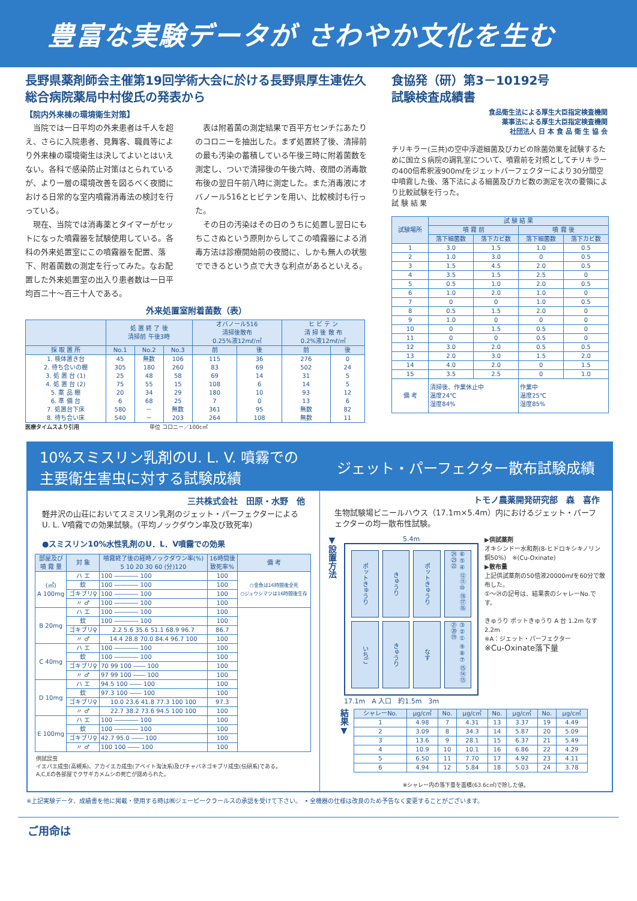豊富な実験データが さわやか文化を生む
長野県薬剤師会主催第19回学術大会に於ける長野県厚生連佐久総合病院薬局中村俊氏の発表から
【院内外来棟の環境衛生対策】
当院では一日平均の外来患者は千人を超え、さらに入院患者、見舞客、職員等により外来棟の環境衛生は決してよいとはいえない。各科で感染防止対策はとられているが、より一層の環境改善を図るべく夜間における日常的な室内噴霧消毒法の検討を行っている。
現在、当院では消毒薬とタイマーがセットになった噴霧器を試験使用している。各科の外来処置室にこの噴霧器を配置、落下、附着菌数の測定を行ってみた。なお配置した外来処置室の出入り患者数は一日平均百二十～百三十人である。
表は附着菌の測定結果で百平方センチ㍍あたりのコロニーを抽出した。まず処置終了後、清掃前の最も汚染の蓄積している午後三時に附着菌数を測定し、ついで清掃後の午後六時、夜間の消毒散布後の翌日午前八時に測定した。また消毒液にオバノール516とヒビテンを用い、比較検討も行った。
その日の汚染はその日のうちに処置し翌日にもちこさぬという原則からしてこの噴霧器による消毒方法は診療開始前の夜間に、しかも無人の状態でできるという点で大きな利点があるといえる。
外来処置室附着菌数（表）
| | 処 置 終 了 後 清掃前 午後3時 | | | オバノール516 清掃後散布 0.25%液12mℓ/㎡ | | ヒ ビ テ ン 清 掃 後 散 布 0.2%液12mℓ/㎡ | |
| --- | --- | --- | --- | --- | --- | --- | --- |
| 採 取 置 所 | No.1 | No.2 | No.3 | 前 | 後 | 前 | 後 |
| 1. 検体置き台 | 45 | 無数 | 106 | 115 | 36 | 276 | 0 |
| 2. 待ち合いの棚 | 305 | 180 | 260 | 83 | 69 | 502 | 24 |
| 3. 処 置 台 (1) | 25 | 48 | 58 | 69 | 14 | 31 | 5 |
| 4. 処 置 台 (2) | 75 | 55 | 15 | 108 | 6 | 14 | 5 |
| 5. 薬 品 棚 | 20 | 34 | 29 | 180 | 10 | 93 | 12 |
| 6. 準 備 台 | 6 | 68 | 25 | 7 | 0 | 13 | 6 |
| 7. 処置台下床 | 580 | － | 無数 | 361 | 95 | 無数 | 82 |
| 8. 待ち合い床 | 540 | － | 203 | 264 | 108 | 無数 | 11 |
医療タイムスより引用　　　　　　　　　　　　　単位 コロニー／100c㎡
食協発（研）第3－10192号
試験検査成績書
食品衛生法による厚生大臣指定検査機関
薬事法による厚生大臣指定検査機関
社団法人 日 本 食 品 衛 生 協 会
チリキラー(三共)の空中浮遊細菌及びカビの除菌効果を試験するために国立Ｓ病院の調乳室について、噴霧前を対照としてチリキラーの400倍希釈液900mℓをジェットパーフェクターにより30分間空中噴霧した後、落下法による細菌及びカビ数の測定を次の要領により比較試験を行った。
試 験 結 果
| 試験場所 | 試 験 結 果 | | | |
| --- | --- | --- | --- | --- |
| | 噴 霧 前 | | 噴 霧 後 | |
| | 落下細菌数 | 落下カビ数 | 落下細菌数 | 落下カビ数 |
| 1 | 3.0 | 1.5 | 1.0 | 0.5 |
| 2 | 1.0 | 3.0 | 0 | 0.5 |
| 3 | 1.5 | 4.5 | 2.0 | 0.5 |
| 4 | 3.5 | 1.5 | 2.5 | 0 |
| 5 | 0.5 | 1.0 | 2.0 | 0.5 |
| 6 | 1.0 | 2.0 | 1.0 | 0 |
| 7 | 0 | 0 | 1.0 | 0.5 |
| 8 | 0.5 | 1.5 | 2.0 | 0 |
| 9 | 1.0 | 0 | 0 | 0 |
| 10 | 0 | 1.5 | 0.5 | 0 |
| 11 | 0 | 0 | 0.5 | 0 |
| 12 | 3.0 | 2.0 | 0.5 | 0.5 |
| 13 | 2.0 | 3.0 | 1.5 | 2.0 |
| 14 | 4.0 | 2.0 | 0 | 1.5 |
| 15 | 3.5 | 2.5 | 0 | 1.0 |
| 備 考 | 清掃後、作業休止中 温度24℃ 湿度84% | | 作業中 温度25℃ 湿度85% | |
10%スミスリン乳剤のU. L. V. 噴霧での
主要衛生害虫に対する試験成績
三共株式会社　田原・水野　他
軽井沢の山荘においてスミスリン乳剤のジェット・パーフェクターによるU. L. V噴霧での効果試験。(平均ノックダウン率及び致死率)
●スミスリン10%水性乳剤のU．L．V噴霧での効果
| 部屋及び 噴 霧 量 | 対 象 | 噴霧終了後の経時ノックダウン率(%) 5 10 20 30 60 (分)120 | 16時間後 致死率% | 備 考 |
| --- | --- | --- | --- | --- |
| (㎥) A 100mg | ハ エ | 100 ―――― 100 | 100 | ○金魚は16時間後全死 ○ジュウシマツは16時間後生存 |
| | 蚊 | 100 ―――― 100 | 100 | |
| | ゴキブリ♀ | 100 ―――― 100 | 100 | |
| | 〃 ♂ | 100 ―――― 100 | 100 | |
| B 20mg | ハ エ | 100 ―――― 100 | 100 | |
| | 蚊 | 100 ―――― 100 | 100 | |
| | ゴキブリ♀ | 2.2 5.6 35.6 51.1 68.9 96.7 | 86.7 | |
| | 〃 ♂ | 14.4 28.8 70.0 84.4 96.7 100 | 100 | |
| C 40mg | ハ エ | 100 ―――― 100 | 100 | |
| | 蚊 | 100 ―――― 100 | 100 | |
| | ゴキブリ♀ | 70 99 100 ―― 100 | 100 | |
| | 〃 ♂ | 97 99 100 ―― 100 | 100 | |
| D 10mg | ハ エ | 94.5 100 ―― 100 | 100 | |
| | 蚊 | 97.3 100 ―― 100 | 100 | |
| | ゴキブリ♀ | 10.0 23.6 41.8 77.3 100 100 | 97.3 | |
| | 〃 ♂ | 22.7 38.2 73.6 94.5 100 100 | 100 | |
| E 100mg | ハ エ | 100 ―――― 100 | 100 | |
| | 蚊 | 100 ―――― 100 | 100 | |
| | ゴキブリ♀ | 42.7 95.0 ―― 100 | 100 | |
| | 〃 ♂ | 100 100 ―― 100 | 100 | |
供試昆虫
イエバエ成虫(高槻系)、アカイエカ成虫(アベイト淘汰系)及びチャバネゴキブリ成虫(伝研系)である。
A,C,Eの各部屋でクサギカメムシの死亡が認められた。
ジェット・パーフェクター散布試験成績
トモノ農薬開発研究部　森　喜作
生物試験場ビニールハウス（17.1m×5.4m）内におけるジェット・パーフェクターの均一散布性試験。
▼設置方法
5.4m
ポットきゅうり
きゅうり
ポットきゅうり
⑥⑤④ ⑫⑪⑩ ⑱⑰⑯ ㉔㉓㉒
いちご
きゅうり
なす
③②① ⑨⑧⑦ ⑮⑭⑬ ㉑⑳⑲
17.1m　A 入口　約1.5m　3m
▶供試薬剤
オキシンドー水和剤(8-ヒドロキシキノリン銅50%)　※(Cu-Oxinate)
▶散布量
上記供試薬剤の50倍液20000mℓを60分で散布した。
①～㉔の記号は、結果表のシャレーNo.です。
きゅうり ポットきゅうり A 台 1.2m なす 2.2m
※A：ジェット・パーフェクター
※Cu-Oxinate落下量
結果▼
| シャレーNo. | μg/c㎡ | No. | μg/c㎡ | No. | μg/c㎡ | No. | μg/c㎡ |
| --- | --- | --- | --- | --- | --- | --- | --- |
| 1 | 4.98 | 7 | 4.31 | 13 | 3.37 | 19 | 4.49 |
| 2 | 3.09 | 8 | 34.3 | 14 | 5.87 | 20 | 5.09 |
| 3 | 13.6 | 9 | 28.1 | 15 | 6.37 | 21 | 5.49 |
| 4 | 10.9 | 10 | 10.1 | 16 | 6.86 | 22 | 4.29 |
| 5 | 6.50 | 11 | 7.70 | 17 | 4.92 | 23 | 4.11 |
| 6 | 4.94 | 12 | 5.84 | 18 | 5.03 | 24 | 3.78 |
※シャレー内の落下量を面積(63.6c㎡)で除した値。
※上記実験データ、成績書を他に掲載・使用する時は㈱ジェーピークラールスの承認を受けて下さい。　• 全機器の仕様は改良のため予告なく変更することがございます。
ご用命は